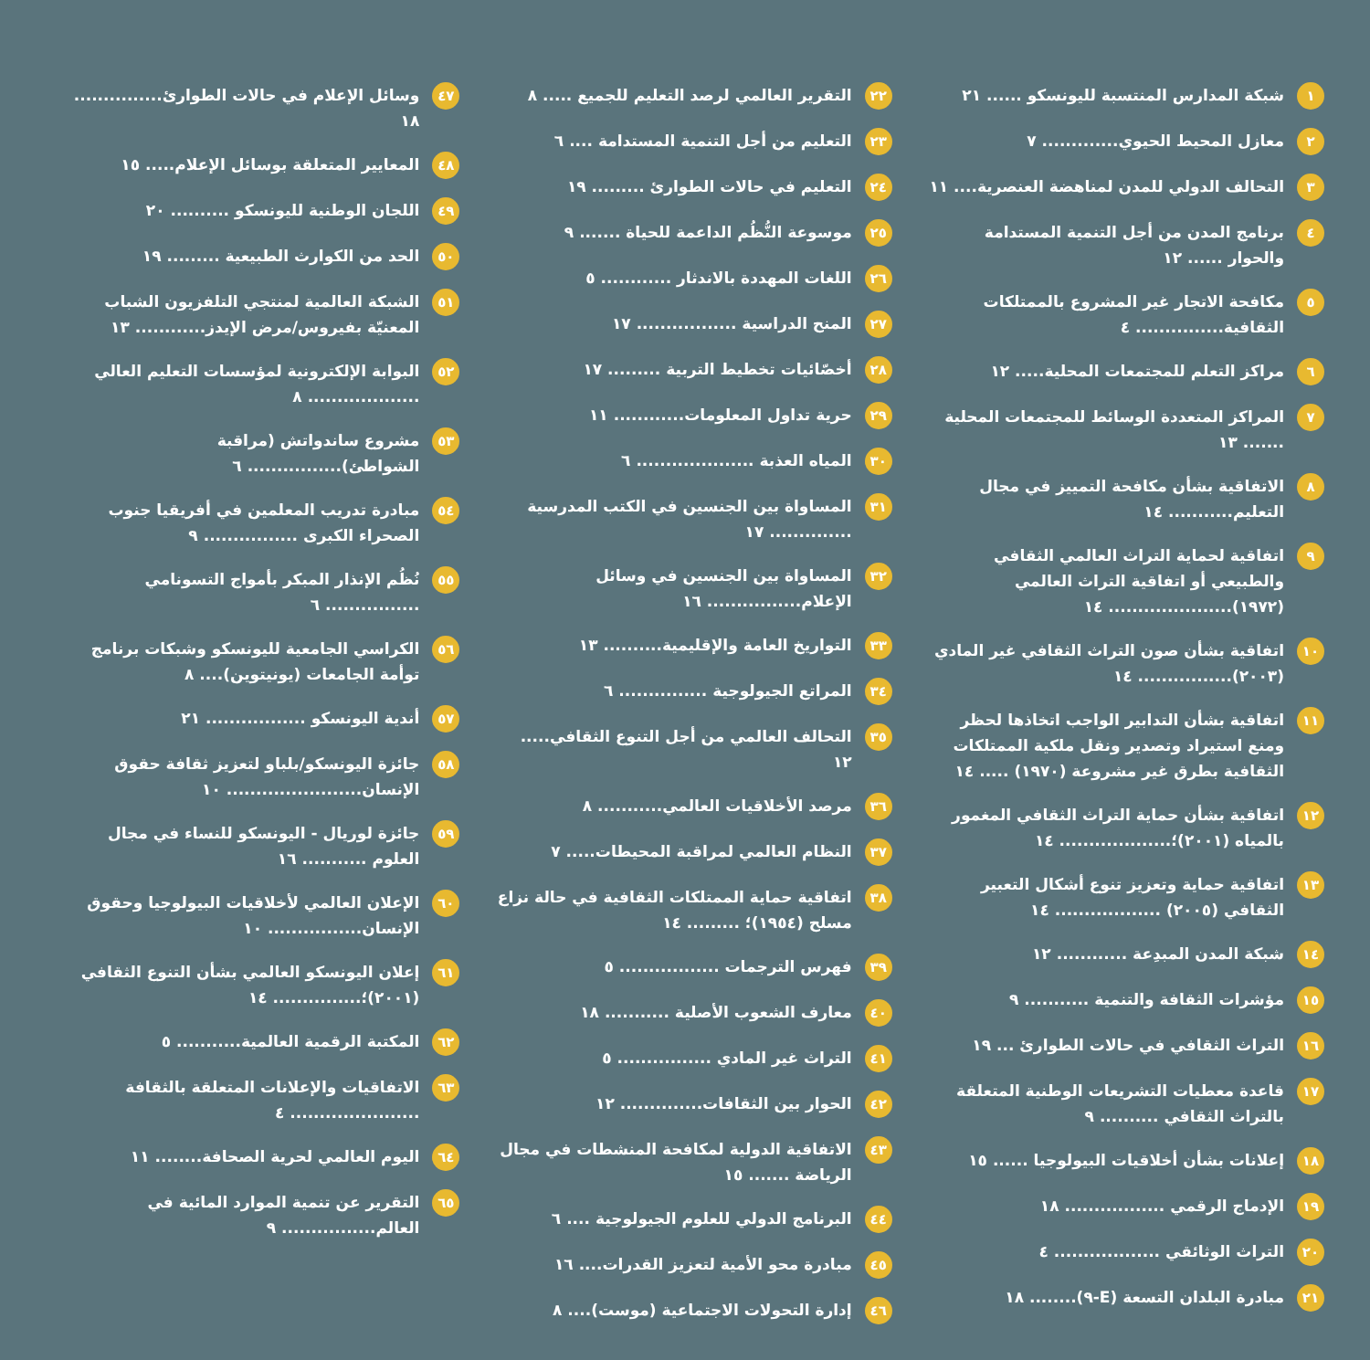١ شبكة المدارس المنتسبة لليونسكو ...... ٢١
٢ معازل المحيط الحيوي............. ٧
٣ التحالف الدولي للمدن لمناهضة العنصرية.... ١١
٤ برنامج المدن من أجل التنمية المستدامة والحوار ...... ١٢
٥ مكافحة الاتجار غير المشروع بالممتلكات الثقافية............... ٤
٦ مراكز التعلم للمجتمعات المحلية..... ١٢
٧ المراكز المتعددة الوسائط للمجتمعات المحلية ....... ١٣
٨ الاتفاقية بشأن مكافحة التمييز في مجال التعليم........... ١٤
٩ اتفاقية لحماية التراث العالمي الثقافي والطبيعي أو اتفاقية التراث العالمي (١٩٧٢)..................... ١٤
١٠ اتفاقية بشأن صون التراث الثقافي غير المادي (٢٠٠٣)................ ١٤
١١ اتفاقية بشأن التدابير الواجب اتخاذها لحظر ومنع استيراد وتصدير ونقل ملكية الممتلكات الثقافية بطرق غير مشروعة (١٩٧٠) ..... ١٤
١٢ اتفاقية بشأن حماية التراث الثقافي المغمور بالمياه (٢٠٠١)؛................... ١٤
١٣ اتفاقية حماية وتعزيز تنوع أشكال التعبير الثقافي (٢٠٠٥) .................. ١٤
١٤ شبكة المدن المبدِعة ............ ١٢
١٥ مؤشرات الثقافة والتنمية ........... ٩
١٦ التراث الثقافي في حالات الطوارئ ... ١٩
١٧ قاعدة معطيات التشريعات الوطنية المتعلقة بالتراث الثقافي .......... ٩
١٨ إعلانات بشأن أخلاقيات البيولوجيا ...... ١٥
١٩ الإدماج الرقمي ................. ١٨
٢٠ التراث الوثائقي .................. ٤
٢١ مبادرة البلدان التسعة (E-٩)........ ١٨
٢٢ التقرير العالمي لرصد التعليم للجميع ..... ٨
٢٣ التعليم من أجل التنمية المستدامة .... ٦
٢٤ التعليم في حالات الطوارئ ......... ١٩
٢٥ موسوعة النُّظُم الداعمة للحياة ....... ٩
٢٦ اللغات المهددة بالاندثار ............ ٥
٢٧ المنح الدراسية ................. ١٧
٢٨ أخصّائيات تخطيط التربية ......... ١٧
٢٩ حرية تداول المعلومات............ ١١
٣٠ المياه العذبة .................... ٦
٣١ المساواة بين الجنسين في الكتب المدرسية .............. ١٧
٣٢ المساواة بين الجنسين في وسائل الإعلام................ ١٦
٣٣ التواريخ العامة والإقليمية.......... ١٣
٣٤ المراتع الجيولوجية ............... ٦
٣٥ التحالف العالمي من أجل التنوع الثقافي..... ١٢
٣٦ مرصد الأخلاقيات العالمي........... ٨
٣٧ النظام العالمي لمراقبة المحيطات..... ٧
٣٨ اتفاقية حماية الممتلكات الثقافية في حالة نزاع مسلح (١٩٥٤)؛ ......... ١٤
٣٩ فهرس الترجمات ................. ٥
٤٠ معارف الشعوب الأصلية ........... ١٨
٤١ التراث غير المادي ................ ٥
٤٢ الحوار بين الثقافات.............. ١٢
٤٣ الاتفاقية الدولية لمكافحة المنشطات في مجال الرياضة ....... ١٥
٤٤ البرنامج الدولي للعلوم الجيولوجية .... ٦
٤٥ مبادرة محو الأمية لتعزيز القدرات.... ١٦
٤٦ إدارة التحولات الاجتماعية (موست).... ٨
٤٧ وسائل الإعلام في حالات الطوارئ............... ١٨
٤٨ المعايير المتعلقة بوسائل الإعلام..... ١٥
٤٩ اللجان الوطنية لليونسكو .......... ٢٠
٥٠ الحد من الكوارث الطبيعية ......... ١٩
٥١ الشبكة العالمية لمنتجي التلفزيون الشباب المعنيّة بفيروس/مرض الإيدز............ ١٣
٥٢ البوابة الإلكترونية لمؤسسات التعليم العالي ................... ٨
٥٣ مشروع ساندواتش (مراقبة الشواطئ)................ ٦
٥٤ مبادرة تدريب المعلمين في أفريقيا جنوب الصحراء الكبرى ................ ٩
٥٥ نُظُم الإنذار المبكر بأمواج التسونامي ................ ٦
٥٦ الكراسي الجامعية لليونسكو وشبكات برنامج توأمة الجامعات (يونيتوين).... ٨
٥٧ أندية اليونسكو ................. ٢١
٥٨ جائزة اليونسكو/بلباو لتعزيز ثقافة حقوق الإنسان....................... ١٠
٥٩ جائزة لوريال - اليونسكو للنساء في مجال العلوم ........... ١٦
٦٠ الإعلان العالمي لأخلاقيات البيولوجيا وحقوق الإنسان................ ١٠
٦١ إعلان اليونسكو العالمي بشأن التنوع الثقافي (٢٠٠١)؛............... ١٤
٦٢ المكتبة الرقمية العالمية........... ٥
٦٣ الاتفاقيات والإعلانات المتعلقة بالثقافة ...................... ٤
٦٤ اليوم العالمي لحرية الصحافة........ ١١
٦٥ التقرير عن تنمية الموارد المائية في العالم................ ٩